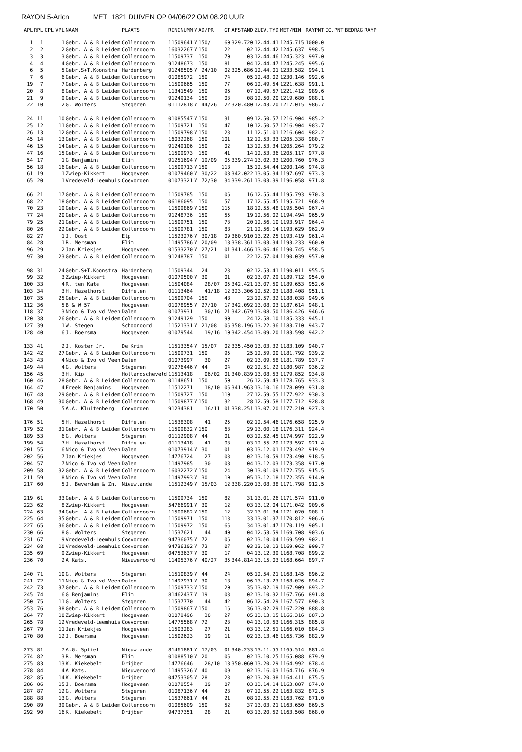RAYON 5-Arlon MET 1821 DUIVEN OP 04/06/22 OM 08.20 UUR
| APL | RPL | CPL | VPL | NAAM | PLAATS | RINGNUMM | V | AD/PR | GT | AFSTAND | ZUIV.TYD | MET/MIN | RAYPNT | CC.PNT | BEDRAG | RAYP |
| --- | --- | --- | --- | --- | --- | --- | --- | --- | --- | --- | --- | --- | --- | --- | --- | --- |
| 1 | 1 | | 1 | Gebr. A & B Leidem | Collendoorn | 11509641 | V | 150/ | 60 | 329.720 | 12.44.41 | 1245.715 | 1000.0 | | | |
| 2 | 2 | | 2 | Gebr. A & B Leidem | Collendoorn | 16032267 | V | 150 | 22 | 02 | 12.44.42 | 1245.637 | 998.5 | | | |
| 3 | 3 | | 3 | Gebr. A & B Leidem | Collendoorn | 11509737 | | 150 | 70 | 03 | 12.44.46 | 1245.323 | 997.0 | | | |
| 4 | 4 | | 4 | Gebr. A & B Leidem | Collendoorn | 91248673 | | 150 | 81 | 04 | 12.44.47 | 1245.245 | 995.6 | | | |
| 6 | 5 | | 5 | Gebr.S+T.Koonstra | Hardenberg | 91248505 | V | 24/10 | 02 | 325.686 | 12.44.01 | 1233.582 | 994.1 | | | |
| 7 | 6 | | 6 | Gebr. A & B Leidem | Collendoorn | 01085972 | | 150 | 74 | 05 | 12.48.02 | 1230.146 | 992.6 | | | |
| 19 | 7 | | 7 | Gebr. A & B Leidem | Collendoorn | 11509665 | | 150 | 77 | 06 | 12.49.54 | 1221.638 | 991.1 | | | |
| 20 | 8 | | 8 | Gebr. A & B Leidem | Collendoorn | 11341549 | | 150 | 96 | 07 | 12.49.57 | 1221.412 | 989.6 | | | |
| 21 | 9 | | 9 | Gebr. A & B Leidem | Collendoorn | 91249134 | | 150 | 03 | 08 | 12.50.20 | 1219.680 | 988.1 | | | |
| 22 | 10 | | 2 | G. Wolters | Stegeren | 01112818 | V | 44/26 | 22 | 320.480 | 12.43.20 | 1217.015 | 986.7 | | | |
| 24 | 11 | | 10 | Gebr. A & B Leidem | Collendoorn | 01085547 | V | 150 | 31 | 09 | 12.50.57 | 1216.904 | 985.2 | | | |
| 25 | 12 | | 11 | Gebr. A & B Leidem | Collendoorn | 11509721 | | 150 | 47 | 10 | 12.50.57 | 1216.904 | 983.7 | | | |
| 26 | 13 | | 12 | Gebr. A & B Leidem | Collendoorn | 11509798 | V | 150 | 23 | 11 | 12.51.01 | 1216.604 | 982.2 | | | |
| 45 | 14 | | 13 | Gebr. A & B Leidem | Collendoorn | 16032268 | | 150 | 101 | 12 | 12.53.33 | 1205.338 | 980.7 | | | |
| 46 | 15 | | 14 | Gebr. A & B Leidem | Collendoorn | 91249106 | | 150 | 02 | 13 | 12.53.34 | 1205.264 | 979.2 | | | |
| 47 | 16 | | 15 | Gebr. A & B Leidem | Collendoorn | 11509973 | | 150 | 41 | 14 | 12.53.36 | 1205.117 | 977.8 | | | |
| 54 | 17 | | 1 | G Benjamins | Elim | 91251694 | V | 19/09 | 05 | 339.274 | 13.02.33 | 1200.760 | 976.3 | | | |
| 56 | 18 | | 16 | Gebr. A & B Leidem | Collendoorn | 11509713 | V | 150 | 118 | 15 | 12.54.44 | 1200.146 | 974.8 | | | |
| 61 | 19 | | 1 | Zwiep-Kikkert | Hoogeveen | 01079460 | V | 30/22 | 08 | 342.022 | 13.05.34 | 1197.697 | 973.3 | | | |
| 65 | 20 | | 1 | Vredeveld-Leemhuis | Coevorden | 01073321 | V | 72/30 | 34 | 339.261 | 13.03.39 | 1196.058 | 971.8 | | | |
| 66 | 21 | | 17 | Gebr. A & B Leidem | Collendoorn | 11509785 | | 150 | 06 | 16 | 12.55.44 | 1195.793 | 970.3 | | | |
| 68 | 22 | | 18 | Gebr. A & B Leidem | Collendoorn | 06186095 | | 150 | 57 | 17 | 12.55.45 | 1195.721 | 968.9 | | | |
| 70 | 23 | | 19 | Gebr. A & B Leidem | Collendoorn | 11509869 | V | 150 | 115 | 18 | 12.55.48 | 1195.504 | 967.4 | | | |
| 77 | 24 | | 20 | Gebr. A & B Leidem | Collendoorn | 91248736 | | 150 | 55 | 19 | 12.56.02 | 1194.494 | 965.9 | | | |
| 79 | 25 | | 21 | Gebr. A & B Leidem | Collendoorn | 11509751 | | 150 | 73 | 20 | 12.56.10 | 1193.917 | 964.4 | | | |
| 80 | 26 | | 22 | Gebr. A & B Leidem | Collendoorn | 11509781 | | 150 | 88 | 21 | 12.56.14 | 1193.629 | 962.9 | | | |
| 82 | 27 | | 1 | J. Oost | Elp | 11523276 | V | 30/18 | 09 | 360.910 | 13.22.25 | 1193.419 | 961.4 | | | |
| 84 | 28 | | 1 | R. Mersman | Elim | 11495786 | V | 20/09 | 18 | 338.361 | 13.03.34 | 1193.233 | 960.0 | | | |
| 96 | 29 | | 2 | Jan Kriekjes | Hoogeveen | 01533270 | V | 27/21 | 01 | 341.466 | 13.06.46 | 1190.745 | 958.5 | | | |
| 97 | 30 | | 23 | Gebr. A & B Leidem | Collendoorn | 91248787 | | 150 | 01 | 22 | 12.57.04 | 1190.039 | 957.0 | | | |
| 98 | 31 | | 24 | Gebr.S+T.Koonstra | Hardenberg | 11509344 | | 24 | 23 | 02 | 12.53.41 | 1190.011 | 955.5 | | | |
| 99 | 32 | | 3 | Zwiep-Kikkert | Hoogeveen | 01079500 | V | 30 | 01 | 02 | 13.07.29 | 1189.712 | 954.0 | | | |
| 100 | 33 | | 4 | R. ten Kate | Hoogeveen | 11504084 | | 28/07 | 05 | 342.421 | 13.07.50 | 1189.653 | 952.6 | | | |
| 103 | 34 | | 3 | H. Hazelhorst | Diffelen | 01113464 | | 41/18 | 12 | 323.306 | 12.52.03 | 1188.408 | 951.1 | | | |
| 107 | 35 | | 25 | Gebr. A & B Leidem | Collendoorn | 11509704 | | 150 | 48 | 23 | 12.57.32 | 1188.038 | 949.6 | | | |
| 112 | 36 | | 5 | B & W 57 | Hoogeveen | 01078955 | V | 27/10 | 17 | 342.092 | 13.08.03 | 1187.614 | 948.1 | | | |
| 118 | 37 | | 3 | Nico & Ivo vd Veen | Dalen | 01073931 | | 30/16 | 21 | 342.679 | 13.08.50 | 1186.426 | 946.6 | | | |
| 120 | 38 | | 26 | Gebr. A & B Leidem | Collendoorn | 91249129 | | 150 | 90 | 24 | 12.58.10 | 1185.333 | 945.1 | | | |
| 127 | 39 | | 1 | W. Stegen | Schoonoord | 11521331 | V | 21/08 | 05 | 358.196 | 13.22.36 | 1183.710 | 943.7 | | | |
| 128 | 40 | | 6 | J. Boersma | Hoogeveen | 01079544 | | 19/16 | 10 | 342.454 | 13.09.20 | 1183.598 | 942.2 | | | |
| 133 | 41 | | 2 | J. Koster Jr. | De Krim | 11513354 | V | 15/07 | 02 | 335.450 | 13.03.32 | 1183.109 | 940.7 | | | |
| 142 | 42 | | 27 | Gebr. A & B Leidem | Collendoorn | 11509731 | | 150 | 95 | 25 | 12.59.00 | 1181.792 | 939.2 | | | |
| 143 | 43 | | 4 | Nico & Ivo vd Veen | Dalen | 01073997 | | 30 | 27 | 02 | 13.09.58 | 1181.789 | 937.7 | | | |
| 149 | 44 | | 4 | G. Wolters | Stegeren | 91276446 | V | 44 | 04 | 02 | 12.51.22 | 1180.987 | 936.2 | | | |
| 156 | 45 | | 3 | H. Kip | Hollandscheveld | 11513418 | | 06/02 | 01 | 340.839 | 13.08.53 | 1179.852 | 934.8 | | | |
| 160 | 46 | | 28 | Gebr. A & B Leidem | Collendoorn | 01148651 | | 150 | 50 | 26 | 12.59.43 | 1178.765 | 933.3 | | | |
| 164 | 47 | | 4 | Freek Benjamins | Hoogeveen | 11512271 | | 18/10 | 05 | 341.963 | 13.10.16 | 1178.099 | 931.8 | | | |
| 167 | 48 | | 29 | Gebr. A & B Leidem | Collendoorn | 11509727 | | 150 | 110 | 27 | 12.59.55 | 1177.922 | 930.3 | | | |
| 168 | 49 | | 30 | Gebr. A & B Leidem | Collendoorn | 11509877 | V | 150 | 32 | 28 | 12.59.58 | 1177.712 | 928.8 | | | |
| 170 | 50 | | 5 | A.A. Kluitenberg | Coevorden | 91234381 | | 16/11 | 01 | 338.251 | 13.07.20 | 1177.210 | 927.3 | | | |
| 176 | 51 | | 5 | H. Hazelhorst | Diffelen | 11538308 | | 41 | 25 | 02 | 12.54.46 | 1176.658 | 925.9 | | | |
| 179 | 52 | | 31 | Gebr. A & B Leidem | Collendoorn | 11509832 | V | 150 | 63 | 29 | 13.00.18 | 1176.311 | 924.4 | | | |
| 189 | 53 | | 6 | G. Wolters | Stegeren | 01112908 | V | 44 | 01 | 03 | 12.52.45 | 1174.997 | 922.9 | | | |
| 199 | 54 | | 7 | H. Hazelhorst | Diffelen | 01113418 | | 41 | 03 | 03 | 12.55.29 | 1173.597 | 921.4 | | | |
| 201 | 55 | | 6 | Nico & Ivo vd Veen | Dalen | 01073914 | V | 30 | 01 | 03 | 13.12.01 | 1173.492 | 919.9 | | | |
| 202 | 56 | | 7 | Jan Kriekjes | Hoogeveen | 14776724 | | 27 | 03 | 02 | 13.10.59 | 1173.490 | 918.5 | | | |
| 204 | 57 | | 7 | Nico & Ivo vd Veen | Dalen | 11497985 | | 30 | 08 | 04 | 13.12.03 | 1173.358 | 917.0 | | | |
| 209 | 58 | | 32 | Gebr. A & B Leidem | Collendoorn | 16032272 | V | 150 | 24 | 30 | 13.01.09 | 1172.755 | 915.5 | | | |
| 211 | 59 | | 8 | Nico & Ivo vd Veen | Dalen | 11497993 | V | 30 | 10 | 05 | 13.12.18 | 1172.355 | 914.0 | | | |
| 217 | 60 | | 5 | J. Beverdam & Zn. | Nieuwlande | 11512349 | V | 15/03 | 12 | 338.220 | 13.08.38 | 1171.798 | 912.5 | | | |
| 219 | 61 | | 33 | Gebr. A & B Leidem | Collendoorn | 11509734 | | 150 | 82 | 31 | 13.01.26 | 1171.574 | 911.0 | | | |
| 223 | 62 | | 8 | Zwiep-Kikkert | Hoogeveen | 54766991 | V | 30 | 12 | 03 | 13.12.04 | 1171.042 | 909.6 | | | |
| 224 | 63 | | 34 | Gebr. A & B Leidem | Collendoorn | 11509682 | V | 150 | 12 | 32 | 13.01.34 | 1171.020 | 908.1 | | | |
| 225 | 64 | | 35 | Gebr. A & B Leidem | Collendoorn | 11509971 | | 150 | 113 | 33 | 13.01.37 | 1170.812 | 906.6 | | | |
| 227 | 65 | | 36 | Gebr. A & B Leidem | Collendoorn | 11509972 | | 150 | 65 | 34 | 13.01.47 | 1170.119 | 905.1 | | | |
| 230 | 66 | | 8 | G. Wolters | Stegeren | 11537621 | | 44 | 40 | 04 | 12.53.59 | 1169.708 | 903.6 | | | |
| 231 | 67 | | 9 | Vredeveld-Leemhuis | Coevorden | 94736075 | V | 72 | 06 | 02 | 13.10.04 | 1169.599 | 902.1 | | | |
| 234 | 68 | | 10 | Vredeveld-Leemhuis | Coevorden | 94736102 | V | 72 | 07 | 03 | 13.10.12 | 1169.062 | 900.7 | | | |
| 235 | 69 | | 9 | Zwiep-Kikkert | Hoogeveen | 04753637 | V | 30 | 17 | 04 | 13.12.39 | 1168.708 | 899.2 | | | |
| 236 | 70 | | 2 | A Kats. | Nieuweroord | 11495376 | V | 40/27 | 35 | 344.814 | 13.15.03 | 1168.664 | 897.7 | | | |
| 240 | 71 | | 10 | G. Wolters | Stegeren | 11510839 | V | 44 | 24 | 05 | 12.54.21 | 1168.145 | 896.2 | | | |
| 241 | 72 | | 11 | Nico & Ivo vd Veen | Dalen | 11497931 | V | 30 | 18 | 06 | 13.13.23 | 1168.026 | 894.7 | | | |
| 242 | 73 | | 37 | Gebr. A & B Leidem | Collendoorn | 11509733 | V | 150 | 20 | 35 | 13.02.19 | 1167.909 | 893.2 | | | |
| 245 | 74 | | 6 | G Benjamins | Elim | 81462437 | V | 19 | 03 | 02 | 13.10.32 | 1167.766 | 891.8 | | | |
| 250 | 75 | | 11 | G. Wolters | Stegeren | 11537770 | | 44 | 42 | 06 | 12.54.29 | 1167.577 | 890.3 | | | |
| 253 | 76 | | 38 | Gebr. A & B Leidem | Collendoorn | 11509867 | V | 150 | 16 | 36 | 13.02.29 | 1167.220 | 888.8 | | | |
| 264 | 77 | | 10 | Zwiep-Kikkert | Hoogeveen | 01079496 | | 30 | 27 | 05 | 13.13.15 | 1166.316 | 887.3 | | | |
| 265 | 78 | | 12 | Vredeveld-Leemhuis | Coevorden | 14775568 | V | 72 | 23 | 04 | 13.10.53 | 1166.315 | 885.8 | | | |
| 267 | 79 | | 11 | Jan Kriekjes | Hoogeveen | 11503283 | | 27 | 21 | 03 | 13.12.51 | 1166.010 | 884.3 | | | |
| 270 | 80 | | 12 | J. Boersma | Hoogeveen | 11502623 | | 19 | 11 | 02 | 13.13.46 | 1165.736 | 882.9 | | | |
| 273 | 81 | | 7 | A.G. Spliet | Nieuwlande | 81461881 | V | 17/03 | 01 | 340.233 | 13.11.55 | 1165.514 | 881.4 | | | |
| 274 | 82 | | 3 | R. Mersman | Elim | 01088510 | V | 20 | 05 | 02 | 13.10.25 | 1165.088 | 879.9 | | | |
| 275 | 83 | | 13 | K. Kiekebelt | Drijber | 14776646 | | 28/10 | 18 | 350.060 | 13.20.29 | 1164.992 | 878.4 | | | |
| 278 | 84 | | 4 | A Kats. | Nieuweroord | 11495326 | V | 40 | 09 | 02 | 13.16.03 | 1164.716 | 876.9 | | | |
| 282 | 85 | | 14 | K. Kiekebelt | Drijber | 04753305 | V | 28 | 23 | 02 | 13.20.38 | 1164.411 | 875.5 | | | |
| 286 | 86 | | 15 | J. Boersma | Hoogeveen | 01079554 | | 19 | 07 | 03 | 13.14.14 | 1163.887 | 874.0 | | | |
| 287 | 87 | | 12 | G. Wolters | Stegeren | 01087136 | V | 44 | 23 | 07 | 12.55.22 | 1163.832 | 872.5 | | | |
| 288 | 88 | | 13 | G. Wolters | Stegeren | 11537661 | V | 44 | 21 | 08 | 12.55.23 | 1163.762 | 871.0 | | | |
| 290 | 89 | | 39 | Gebr. A & B Leidem | Collendoorn | 01085609 | | 150 | 52 | 37 | 13.03.21 | 1163.650 | 869.5 | | | |
| 292 | 90 | | 16 | K. Kiekebelt | Drijber | 94737351 | | 28 | 21 | 03 | 13.20.52 | 1163.508 | 868.0 | | | |